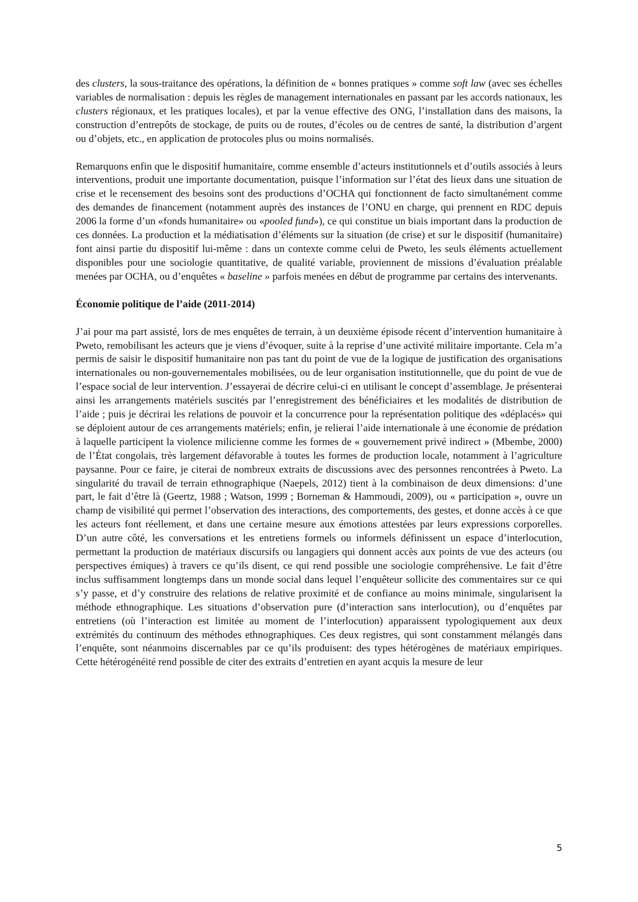des clusters, la sous-traitance des opérations, la définition de « bonnes pratiques » comme soft law (avec ses échelles variables de normalisation : depuis les règles de management internationales en passant par les accords nationaux, les clusters régionaux, et les pratiques locales), et par la venue effective des ONG, l’installation dans des maisons, la construction d’entrepôts de stockage, de puits ou de routes, d’écoles ou de centres de santé, la distribution d’argent ou d’objets, etc., en application de protocoles plus ou moins normalisés.
Remarquons enfin que le dispositif humanitaire, comme ensemble d’acteurs institutionnels et d’outils associés à leurs interventions, produit une importante documentation, puisque l’information sur l’état des lieux dans une situation de crise et le recensement des besoins sont des productions d’OCHA qui fonctionnent de facto simultanément comme des demandes de financement (notamment auprès des instances de l’ONU en charge, qui prennent en RDC depuis 2006 la forme d’un «fonds humanitaire» ou «pooled fund»), ce qui constitue un biais important dans la production de ces données. La production et la médiatisation d’éléments sur la situation (de crise) et sur le dispositif (humanitaire) font ainsi partie du dispositif lui-même : dans un contexte comme celui de Pweto, les seuls éléments actuellement disponibles pour une sociologie quantitative, de qualité variable, proviennent de missions d’évaluation préalable menées par OCHA, ou d’enquêtes « baseline » parfois menées en début de programme par certains des intervenants.
Économie politique de l’aide (2011-2014)
J’ai pour ma part assisté, lors de mes enquêtes de terrain, à un deuxième épisode récent d’intervention humanitaire à Pweto, remobilisant les acteurs que je viens d’évoquer, suite à la reprise d’une activité militaire importante. Cela m’a permis de saisir le dispositif humanitaire non pas tant du point de vue de la logique de justification des organisations internationales ou non-gouvernementales mobilisées, ou de leur organisation institutionnelle, que du point de vue de l’espace social de leur intervention. J’essayerai de décrire celui-ci en utilisant le concept d’assemblage. Je présenterai ainsi les arrangements matériels suscités par l’enregistrement des bénéficiaires et les modalités de distribution de l’aide ; puis je décrirai les relations de pouvoir et la concurrence pour la représentation politique des «déplacés» qui se déploient autour de ces arrangements matériels; enfin, je relierai l’aide internationale à une économie de prédation à laquelle participent la violence milicienne comme les formes de « gouvernement privé indirect » (Mbembe, 2000) de l’État congolais, très largement défavorable à toutes les formes de production locale, notamment à l’agriculture paysanne. Pour ce faire, je citerai de nombreux extraits de discussions avec des personnes rencontrées à Pweto. La singularité du travail de terrain ethnographique (Naepels, 2012) tient à la combinaison de deux dimensions: d’une part, le fait d’être là (Geertz, 1988 ; Watson, 1999 ; Borneman & Hammoudi, 2009), ou « participation », ouvre un champ de visibilité qui permet l’observation des interactions, des comportements, des gestes, et donne accès à ce que les acteurs font réellement, et dans une certaine mesure aux émotions attestées par leurs expressions corporelles. D’un autre côté, les conversations et les entretiens formels ou informels définissent un espace d’interlocution, permettant la production de matériaux discursifs ou langagiers qui donnent accès aux points de vue des acteurs (ou perspectives émiques) à travers ce qu’ils disent, ce qui rend possible une sociologie compréhensive. Le fait d’être inclus suffisamment longtemps dans un monde social dans lequel l’enquêteur sollicite des commentaires sur ce qui s’y passe, et d’y construire des relations de relative proximité et de confiance au moins minimale, singularisent la méthode ethnographique. Les situations d’observation pure (d’interaction sans interlocution), ou d’enquêtes par entretiens (où l’interaction est limitée au moment de l’interlocution) apparaissent typologiquement aux deux extrémités du continuum des méthodes ethnographiques. Ces deux registres, qui sont constamment mélangés dans l’enquête, sont néanmoins discernables par ce qu’ils produisent: des types hétérogènes de matériaux empiriques. Cette hétérogénéité rend possible de citer des extraits d’entretien en ayant acquis la mesure de leur
5